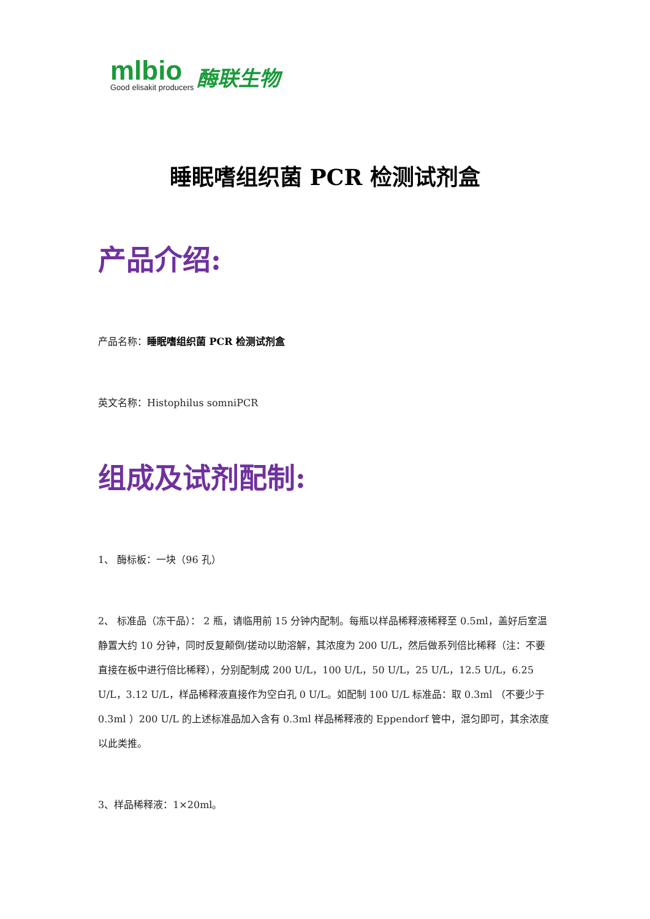mlbio
Good elisakit producers
酶联生物
睡眠嗜组织菌 PCR 检测试剂盒
产品介绍:
产品名称：睡眠嗜组织菌 PCR 检测试剂盒
英文名称：Histophilus somniPCR
组成及试剂配制:
1、 酶标板：一块（96 孔）
2、 标准品（冻干品）： 2 瓶，请临用前 15 分钟内配制。每瓶以样品稀释液稀释至 0.5ml，盖好后室温静置大约 10 分钟，同时反复颠倒/搓动以助溶解，其浓度为 200 U/L，然后做系列倍比稀释（注：不要直接在板中进行倍比稀释），分别配制成 200 U/L，100 U/L，50 U/L，25 U/L，12.5 U/L，6.25 U/L，3.12 U/L，样品稀释液直接作为空白孔 0 U/L。如配制 100 U/L 标准品：取 0.3ml （不要少于 0.3ml ）200 U/L 的上述标准品加入含有 0.3ml 样品稀释液的 Eppendorf 管中，混匀即可，其余浓度以此类推。
3、样品稀释液：1×20ml。